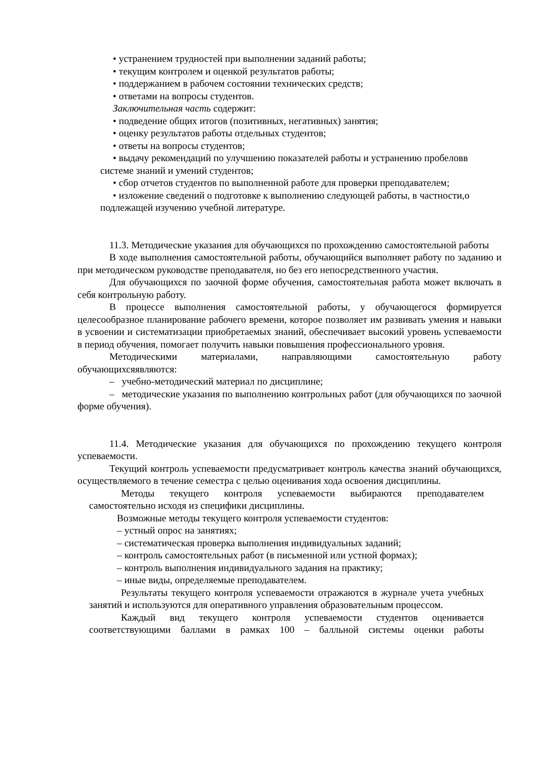• устранением трудностей при выполнении заданий работы;
• текущим контролем и оценкой результатов работы;
• поддержанием в рабочем состоянии технических средств;
• ответами на вопросы студентов.
Заключительная часть содержит:
• подведение общих итогов (позитивных, негативных) занятия;
• оценку результатов работы отдельных студентов;
• ответы на вопросы студентов;
• выдачу рекомендаций по улучшению показателей работы и устранению пробеловв системе знаний и умений студентов;
• сбор отчетов студентов по выполненной работе для проверки преподавателем;
• изложение сведений о подготовке к выполнению следующей работы, в частности,о подлежащей изучению учебной литературе.
11.3. Методические указания для обучающихся по прохождению самостоятельной работы
В ходе выполнения самостоятельной работы, обучающийся выполняет работу по заданию и при методическом руководстве преподавателя, но без его непосредственного участия.
Для обучающихся по заочной форме обучения, самостоятельная работа может включать в себя контрольную работу.
В процессе выполнения самостоятельной работы, у обучающегося формируется целесообразное планирование рабочего времени, которое позволяет им развивать умения и навыки в усвоении и систематизации приобретаемых знаний, обеспечивает высокий уровень успеваемости в период обучения, помогает получить навыки повышения профессионального уровня.
Методическими материалами, направляющими самостоятельную работу обучающихсяявляются:
– учебно-методический материал по дисциплине;
– методические указания по выполнению контрольных работ (для обучающихся по заочной форме обучения).
11.4. Методические указания для обучающихся по прохождению текущего контроля успеваемости.
Текущий контроль успеваемости предусматривает контроль качества знаний обучающихся, осуществляемого в течение семестра с целью оценивания хода освоения дисциплины.
Методы текущего контроля успеваемости выбираются преподавателем самостоятельно исходя из специфики дисциплины.
Возможные методы текущего контроля успеваемости студентов:
– устный опрос на занятиях;
– систематическая проверка выполнения индивидуальных заданий;
– контроль самостоятельных работ (в письменной или устной формах);
– контроль выполнения индивидуального задания на практику;
– иные виды, определяемые преподавателем.
Результаты текущего контроля успеваемости отражаются в журнале учета учебных занятий и используются для оперативного управления образовательным процессом.
Каждый вид текущего контроля успеваемости студентов оценивается соответствующими баллами в рамках 100 – балльной системы оценки работы